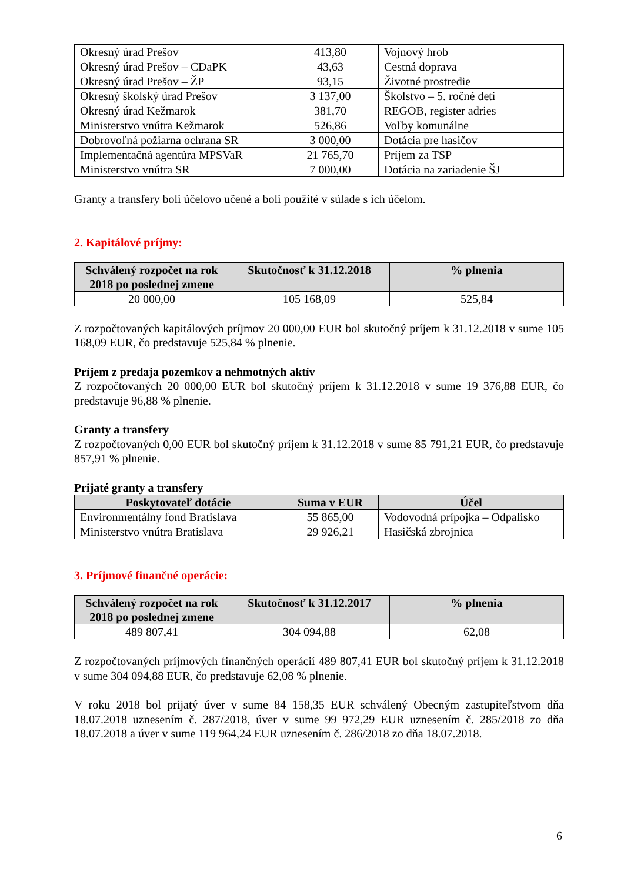| Okresný úrad Prešov | 413,80 | Vojnový hrob |
| Okresný úrad Prešov – CDaPK | 43,63 | Cestná doprava |
| Okresný úrad Prešov – ŽP | 93,15 | Životné prostredie |
| Okresný školský úrad Prešov | 3 137,00 | Školstvo – 5. ročné deti |
| Okresný úrad Kežmarok | 381,70 | REGOB, register adries |
| Ministerstvo vnútra Kežmarok | 526,86 | Voľby komunálne |
| Dobrovoľná požiarna ochrana SR | 3 000,00 | Dotácia pre hasičov |
| Implementačná agentúra MPSVaR | 21 765,70 | Príjem za TSP |
| Ministerstvo vnútra SR | 7 000,00 | Dotácia na zariadenie ŠJ |
Granty a transfery boli účelovo učené a boli použité v súlade s ich účelom.
2. Kapitálové príjmy:
| Schválený rozpočet na rok 2018 po poslednej zmene | Skutočnosť k 31.12.2018 | % plnenia |
| --- | --- | --- |
| 20 000,00 | 105 168,09 | 525,84 |
Z rozpočtovaných kapitálových príjmov 20 000,00 EUR bol skutočný príjem k 31.12.2018 v sume 105 168,09 EUR, čo predstavuje 525,84 % plnenie.
Príjem z predaja pozemkov a nehmotných aktív
Z rozpočtovaných 20 000,00 EUR bol skutočný príjem k 31.12.2018 v sume 19 376,88 EUR, čo predstavuje 96,88 % plnenie.
Granty a transfery
Z rozpočtovaných 0,00 EUR bol skutočný príjem k 31.12.2018 v sume 85 791,21 EUR, čo predstavuje 857,91 % plnenie.
Prijaté granty a transfery
| Poskytovateľ dotácie | Suma v EUR | Účel |
| --- | --- | --- |
| Environmentálny fond Bratislava | 55 865,00 | Vodovodná prípojka – Odpalisko |
| Ministerstvo vnútra Bratislava | 29 926,21 | Hasičská zbrojnica |
3. Príjmové finančné operácie:
| Schválený rozpočet na rok 2018 po poslednej zmene | Skutočnosť k 31.12.2017 | % plnenia |
| --- | --- | --- |
| 489 807,41 | 304 094,88 | 62,08 |
Z rozpočtovaných príjmových finančných operácií 489 807,41 EUR bol skutočný príjem k 31.12.2018 v sume 304 094,88 EUR, čo predstavuje 62,08 % plnenie.
V roku 2018 bol prijatý úver v sume 84 158,35 EUR schválený Obecným zastupiteľstvom dňa 18.07.2018 uznesením č. 287/2018, úver v sume 99 972,29 EUR uznesením č. 285/2018 zo dňa 18.07.2018 a úver v sume 119 964,24 EUR uznesením č. 286/2018 zo dňa 18.07.2018.
6